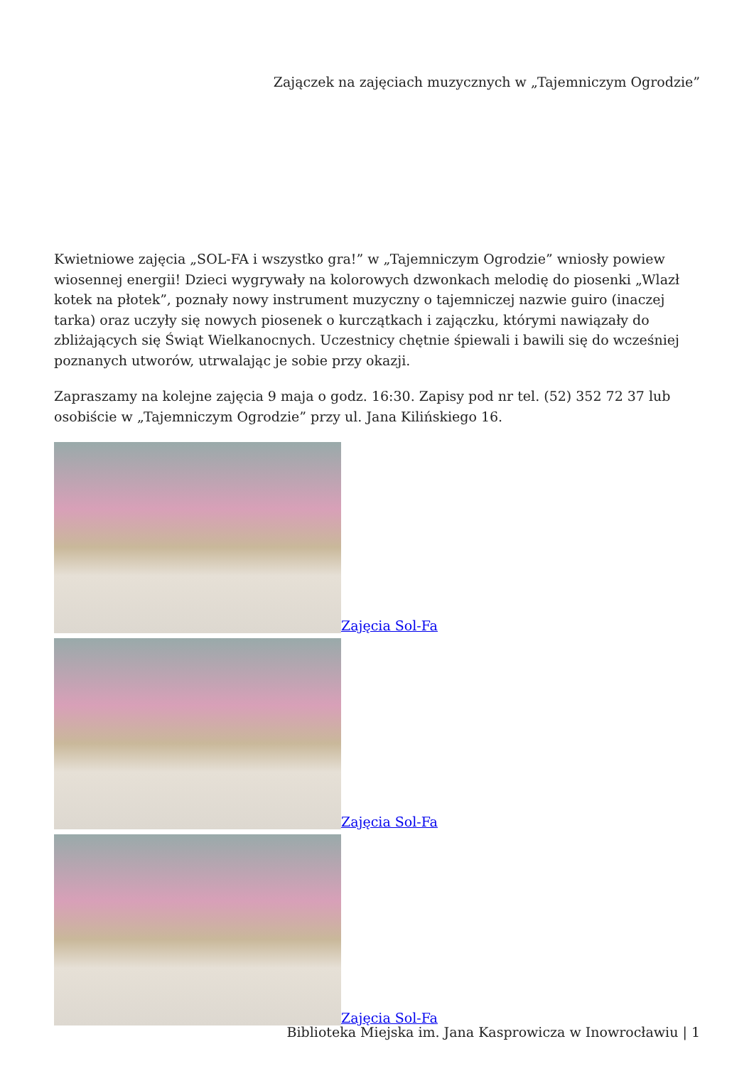Zajączek na zajęciach muzycznych w „Tajemniczym Ogrodzie”
Kwietniowe zajęcia „SOL-FA i wszystko gra!” w „Tajemniczym Ogrodzie” wniosły powiew wiosennej energii! Dzieci wygrywały na kolorowych dzwonkach melodię do piosenki „Wlazł kotek na płotek”, poznały nowy instrument muzyczny o tajemniczej nazwie guiro (inaczej tarka) oraz uczyły się nowych piosenek o kurczątkach i zajączku, którymi nawiązały do zbliżających się Świąt Wielkanocnych. Uczestnicy chętnie śpiewali i bawili się do wcześniej poznanych utworów, utrwalając je sobie przy okazji.
Zapraszamy na kolejne zajęcia 9 maja o godz. 16:30. Zapisy pod nr tel. (52) 352 72 37 lub osobiście w „Tajemniczym Ogrodzie” przy ul. Jana Kilińskiego 16.
Zajęcia Sol-Fa
Zajęcia Sol-Fa
Zajęcia Sol-Fa
Biblioteka Miejska im. Jana Kasprowicza w Inowrocławiu | 1